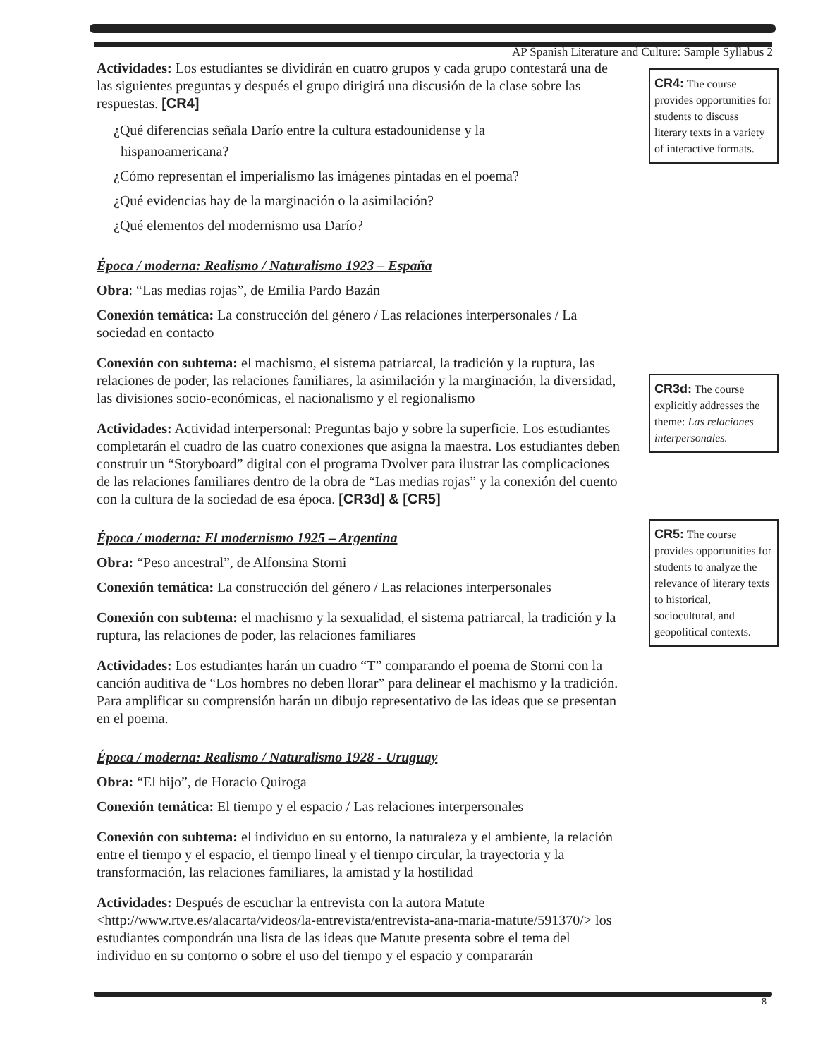AP Spanish Literature and Culture: Sample Syllabus 2
Actividades: Los estudiantes se dividirán en cuatro grupos y cada grupo contestará una de las siguientes preguntas y después el grupo dirigirá una discusión de la clase sobre las respuestas. [CR4]
¿Qué diferencias señala Darío entre la cultura estadounidense y la
hispanoamericana?
¿Cómo representan el imperialismo las imágenes pintadas en el poema?
¿Qué evidencias hay de la marginación o la asimilación?
¿Qué elementos del modernismo usa Darío?
Época / moderna: Realismo / Naturalismo 1923 – España
Obra: “Las medias rojas”, de Emilia Pardo Bazán
Conexión temática: La construcción del género / Las relaciones interpersonales / La sociedad en contacto
Conexión con subtema: el machismo, el sistema patriarcal, la tradición y la ruptura, las relaciones de poder, las relaciones familiares, la asimilación y la marginación, la diversidad, las divisiones socio-económicas, el nacionalismo y el regionalismo
Actividades: Actividad interpersonal: Preguntas bajo y sobre la superficie. Los estudiantes completarán el cuadro de las cuatro conexiones que asigna la maestra. Los estudiantes deben construir un “Storyboard” digital con el programa Dvolver para ilustrar las complicaciones de las relaciones familiares dentro de la obra de “Las medias rojas” y la conexión del cuento con la cultura de la sociedad de esa época. [CR3d] & [CR5]
Época / moderna: El modernismo 1925 – Argentina
Obra: “Peso ancestral”, de Alfonsina Storni
Conexión temática: La construcción del género / Las relaciones interpersonales
Conexión con subtema: el machismo y la sexualidad, el sistema patriarcal, la tradición y la ruptura, las relaciones de poder, las relaciones familiares
Actividades: Los estudiantes harán un cuadro “T” comparando el poema de Storni con la canción auditiva de “Los hombres no deben llorar” para delinear el machismo y la tradición. Para amplificar su comprensión harán un dibujo representativo de las ideas que se presentan en el poema.
Época / moderna: Realismo / Naturalismo 1928 - Uruguay
Obra: “El hijo”, de Horacio Quiroga
Conexión temática: El tiempo y el espacio / Las relaciones interpersonales
Conexión con subtema: el individuo en su entorno, la naturaleza y el ambiente, la relación entre el tiempo y el espacio, el tiempo lineal y el tiempo circular, la trayectoria y la transformación, las relaciones familiares, la amistad y la hostilidad
Actividades: Después de escuchar la entrevista con la autora Matute <http://www.rtve.es/alacarta/videos/la-entrevista/entrevista-ana-maria-matute/591370/> los estudiantes compondrán una lista de las ideas que Matute presenta sobre el tema del individuo en su contorno o sobre el uso del tiempo y el espacio y compararán
CR4: The course provides opportunities for students to discuss literary texts in a variety of interactive formats.
CR3d: The course explicitly addresses the theme: Las relaciones interpersonales.
CR5: The course provides opportunities for students to analyze the relevance of literary texts to historical, sociocultural, and geopolitical contexts.
8